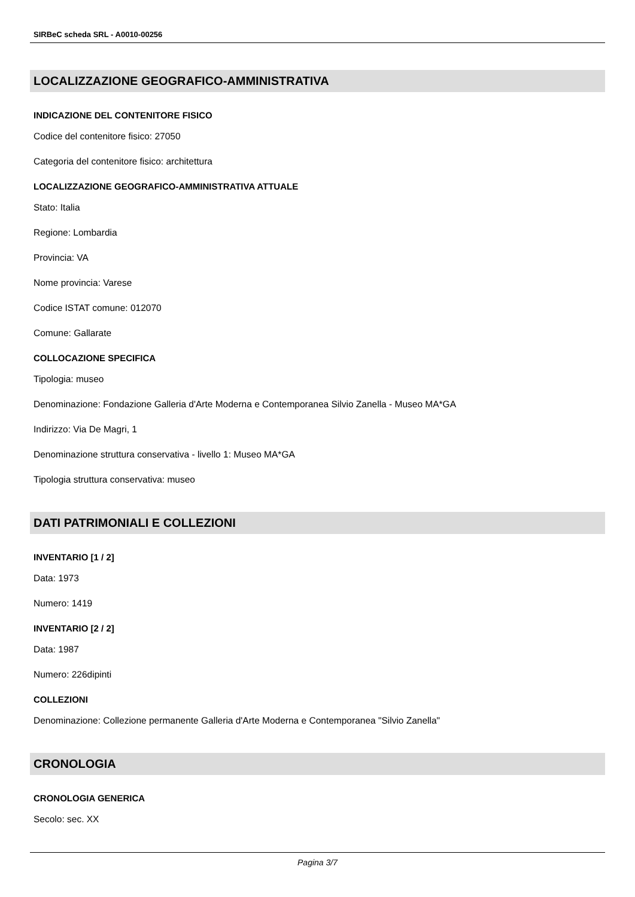SIRBeC scheda SRL - A0010-00256
LOCALIZZAZIONE GEOGRAFICO-AMMINISTRATIVA
INDICAZIONE DEL CONTENITORE FISICO
Codice del contenitore fisico: 27050
Categoria del contenitore fisico: architettura
LOCALIZZAZIONE GEOGRAFICO-AMMINISTRATIVA ATTUALE
Stato: Italia
Regione: Lombardia
Provincia: VA
Nome provincia: Varese
Codice ISTAT comune: 012070
Comune: Gallarate
COLLOCAZIONE SPECIFICA
Tipologia: museo
Denominazione: Fondazione Galleria d'Arte Moderna e Contemporanea Silvio Zanella - Museo MA*GA
Indirizzo: Via De Magri, 1
Denominazione struttura conservativa - livello 1: Museo MA*GA
Tipologia struttura conservativa: museo
DATI PATRIMONIALI E COLLEZIONI
INVENTARIO [1 / 2]
Data: 1973
Numero: 1419
INVENTARIO [2 / 2]
Data: 1987
Numero: 226dipinti
COLLEZIONI
Denominazione: Collezione permanente Galleria d'Arte Moderna e Contemporanea "Silvio Zanella"
CRONOLOGIA
CRONOLOGIA GENERICA
Secolo: sec. XX
Pagina 3/7